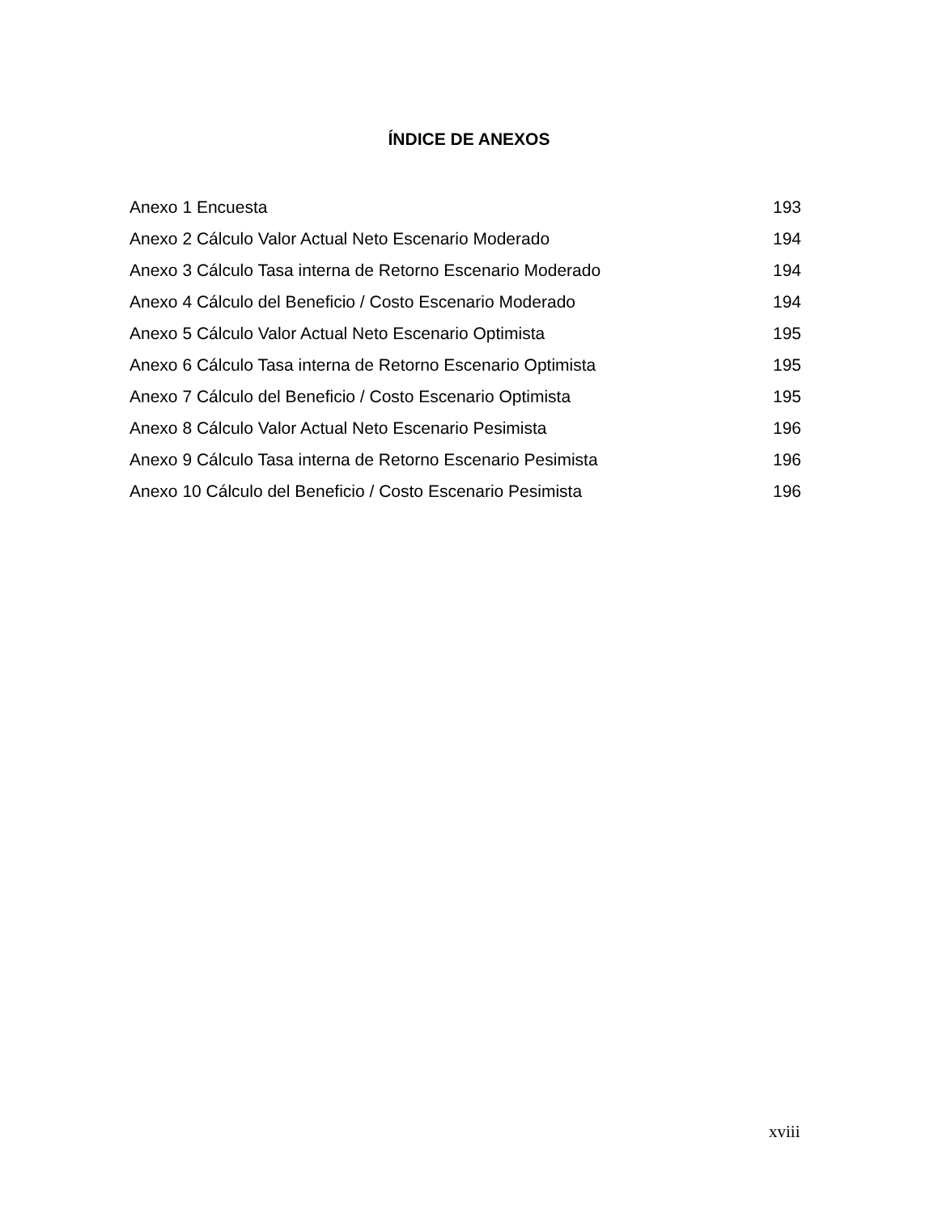ÍNDICE DE ANEXOS
Anexo 1 Encuesta 193
Anexo 2 Cálculo Valor Actual Neto Escenario Moderado 194
Anexo 3 Cálculo Tasa interna de Retorno Escenario Moderado 194
Anexo 4 Cálculo del Beneficio / Costo Escenario Moderado 194
Anexo 5 Cálculo Valor Actual Neto Escenario Optimista 195
Anexo 6 Cálculo Tasa interna de Retorno Escenario Optimista 195
Anexo 7 Cálculo del Beneficio / Costo Escenario Optimista 195
Anexo 8 Cálculo Valor Actual Neto Escenario Pesimista 196
Anexo 9 Cálculo Tasa interna de Retorno Escenario Pesimista 196
Anexo 10 Cálculo del Beneficio / Costo Escenario Pesimista 196
xviii